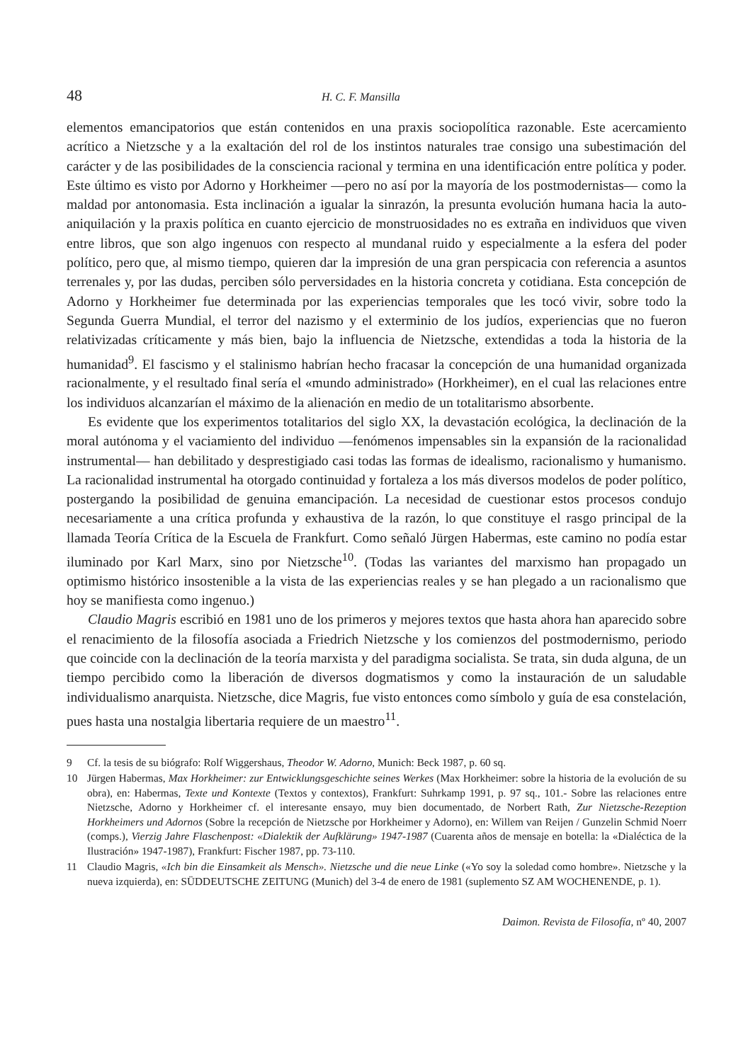48 H. C. F. Mansilla
elementos emancipatorios que están contenidos en una praxis sociopolítica razonable. Este acercamiento acrítico a Nietzsche y a la exaltación del rol de los instintos naturales trae consigo una subestimación del carácter y de las posibilidades de la consciencia racional y termina en una identificación entre política y poder. Este último es visto por Adorno y Horkheimer —pero no así por la mayoría de los postmodernistas— como la maldad por antonomasia. Esta inclinación a igualar la sinrazón, la presunta evolución humana hacia la auto-aniquilación y la praxis política en cuanto ejercicio de monstruosidades no es extraña en individuos que viven entre libros, que son algo ingenuos con respecto al mundanal ruido y especialmente a la esfera del poder político, pero que, al mismo tiempo, quieren dar la impresión de una gran perspicacia con referencia a asuntos terrenales y, por las dudas, perciben sólo perversidades en la historia concreta y cotidiana. Esta concepción de Adorno y Horkheimer fue determinada por las experiencias temporales que les tocó vivir, sobre todo la Segunda Guerra Mundial, el terror del nazismo y el exterminio de los judíos, experiencias que no fueron relativizadas críticamente y más bien, bajo la influencia de Nietzsche, extendidas a toda la historia de la humanidad<sup>9</sup>. El fascismo y el stalinismo habrían hecho fracasar la concepción de una humanidad organizada racionalmente, y el resultado final sería el «mundo administrado» (Horkheimer), en el cual las relaciones entre los individuos alcanzarían el máximo de la alienación en medio de un totalitarismo absorbente.
Es evidente que los experimentos totalitarios del siglo XX, la devastación ecológica, la declinación de la moral autónoma y el vaciamiento del individuo —fenómenos impensables sin la expansión de la racionalidad instrumental— han debilitado y desprestigiado casi todas las formas de idealismo, racionalismo y humanismo. La racionalidad instrumental ha otorgado continuidad y fortaleza a los más diversos modelos de poder político, postergando la posibilidad de genuina emancipación. La necesidad de cuestionar estos procesos condujo necesariamente a una crítica profunda y exhaustiva de la razón, lo que constituye el rasgo principal de la llamada Teoría Crítica de la Escuela de Frankfurt. Como señaló Jürgen Habermas, este camino no podía estar iluminado por Karl Marx, sino por Nietzsche<sup>10</sup>. (Todas las variantes del marxismo han propagado un optimismo histórico insostenible a la vista de las experiencias reales y se han plegado a un racionalismo que hoy se manifiesta como ingenuo.)
Claudio Magris escribió en 1981 uno de los primeros y mejores textos que hasta ahora han aparecido sobre el renacimiento de la filosofía asociada a Friedrich Nietzsche y los comienzos del postmodernismo, periodo que coincide con la declinación de la teoría marxista y del paradigma socialista. Se trata, sin duda alguna, de un tiempo percibido como la liberación de diversos dogmatismos y como la instauración de un saludable individualismo anarquista. Nietzsche, dice Magris, fue visto entonces como símbolo y guía de esa constelación, pues hasta una nostalgia libertaria requiere de un maestro<sup>11</sup>.
9 Cf. la tesis de su biógrafo: Rolf Wiggershaus, Theodor W. Adorno, Munich: Beck 1987, p. 60 sq.
10 Jürgen Habermas, Max Horkheimer: zur Entwicklungsgeschichte seines Werkes (Max Horkheimer: sobre la historia de la evolución de su obra), en: Habermas, Texte und Kontexte (Textos y contextos), Frankfurt: Suhrkamp 1991, p. 97 sq., 101.- Sobre las relaciones entre Nietzsche, Adorno y Horkheimer cf. el interesante ensayo, muy bien documentado, de Norbert Rath, Zur Nietzsche-Rezeption Horkheimers und Adornos (Sobre la recepción de Nietzsche por Horkheimer y Adorno), en: Willem van Reijen / Gunzelin Schmid Noerr (comps.), Vierzig Jahre Flaschenpost: «Dialektik der Aufklärung» 1947-1987 (Cuarenta años de mensaje en botella: la «Dialéctica de la Ilustración» 1947-1987), Frankfurt: Fischer 1987, pp. 73-110.
11 Claudio Magris, «Ich bin die Einsamkeit als Mensch». Nietzsche und die neue Linke («Yo soy la soledad como hombre». Nietzsche y la nueva izquierda), en: SÜDDEUTSCHE ZEITUNG (Munich) del 3-4 de enero de 1981 (suplemento SZ AM WOCHENENDE, p. 1).
Daimon. Revista de Filosofía, nº 40, 2007